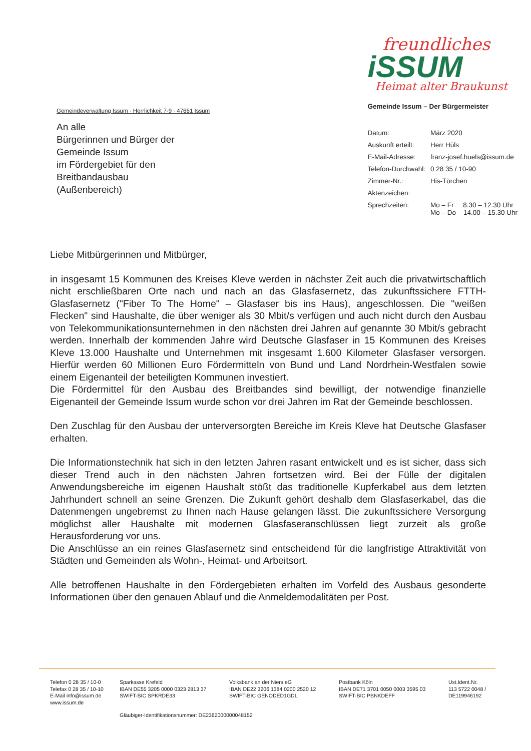Gemeindeverwaltung Issum · Herrlichkeit 7-9 · 47661 Issum
An alle
Bürgerinnen und Bürger der
Gemeinde Issum
im Fördergebiet für den
Breitbandausbau
(Außenbereich)
freundliches
iSSUM
Heimat alter Braukunst
Gemeinde Issum – Der Bürgermeister
| Datum: | März 2020 |
| Auskunft erteilt: | Herr Hüls |
| E-Mail-Adresse: | franz-josef.huels@issum.de |
| Telefon-Durchwahl: | 0 28 35 / 10-90 |
| Zimmer-Nr.: | His-Törchen |
| Aktenzeichen: | |
| Sprechzeiten: | Mo – Fr 8.30 – 12.30 Uhr Mo – Do 14.00 – 15.30 Uhr |
Liebe Mitbürgerinnen und Mitbürger,
in insgesamt 15 Kommunen des Kreises Kleve werden in nächster Zeit auch die privatwirtschaftlich nicht erschließbaren Orte nach und nach an das Glasfasernetz, das zukunftssichere FTTH-Glasfasernetz ("Fiber To The Home" – Glasfaser bis ins Haus), angeschlossen. Die "weißen Flecken" sind Haushalte, die über weniger als 30 Mbit/s verfügen und auch nicht durch den Ausbau von Telekommunikationsunternehmen in den nächsten drei Jahren auf genannte 30 Mbit/s gebracht werden. Innerhalb der kommenden Jahre wird Deutsche Glasfaser in 15 Kommunen des Kreises Kleve 13.000 Haushalte und Unternehmen mit insgesamt 1.600 Kilometer Glasfaser versorgen. Hierfür werden 60 Millionen Euro Fördermitteln von Bund und Land Nordrhein-Westfalen sowie einem Eigenanteil der beteiligten Kommunen investiert.
Die Fördermittel für den Ausbau des Breitbandes sind bewilligt, der notwendige finanzielle Eigenanteil der Gemeinde Issum wurde schon vor drei Jahren im Rat der Gemeinde beschlossen.
Den Zuschlag für den Ausbau der unterversorgten Bereiche im Kreis Kleve hat Deutsche Glasfaser erhalten.
Die Informationstechnik hat sich in den letzten Jahren rasant entwickelt und es ist sicher, dass sich dieser Trend auch in den nächsten Jahren fortsetzen wird. Bei der Fülle der digitalen Anwendungsbereiche im eigenen Haushalt stößt das traditionelle Kupferkabel aus dem letzten Jahrhundert schnell an seine Grenzen. Die Zukunft gehört deshalb dem Glasfaserkabel, das die Datenmengen ungebremst zu Ihnen nach Hause gelangen lässt. Die zukunftssichere Versorgung möglichst aller Haushalte mit modernen Glasfaseranschlüssen liegt zurzeit als große Herausforderung vor uns.
Die Anschlüsse an ein reines Glasfasernetz sind entscheidend für die langfristige Attraktivität von Städten und Gemeinden als Wohn-, Heimat- und Arbeitsort.
Alle betroffenen Haushalte in den Fördergebieten erhalten im Vorfeld des Ausbaus gesonderte Informationen über den genauen Ablauf und die Anmeldemodalitäten per Post.
Telefon 0 28 35 / 10-0
Telefax 0 28 35 / 10-10
E-Mail info@issum.de
www.issum.de
Sparkasse Krefeld
IBAN DE55 3205 0000 0323 2813 37
SWIFT-BIC SPKRDE33
Volksbank an der Niers eG
IBAN DE22 3206 1384 0200 2520 12
SWIFT-BIC GENODED1GDL
Postbank Köln
IBAN DE71 3701 0050 0003 3595 03
SWIFT-BIC PBNKDEFF
Ust.Ident.Nr.
113 5722 0048 /
DE119946192
Gläubiger-Identifikationsnummer: DE2362000000048152